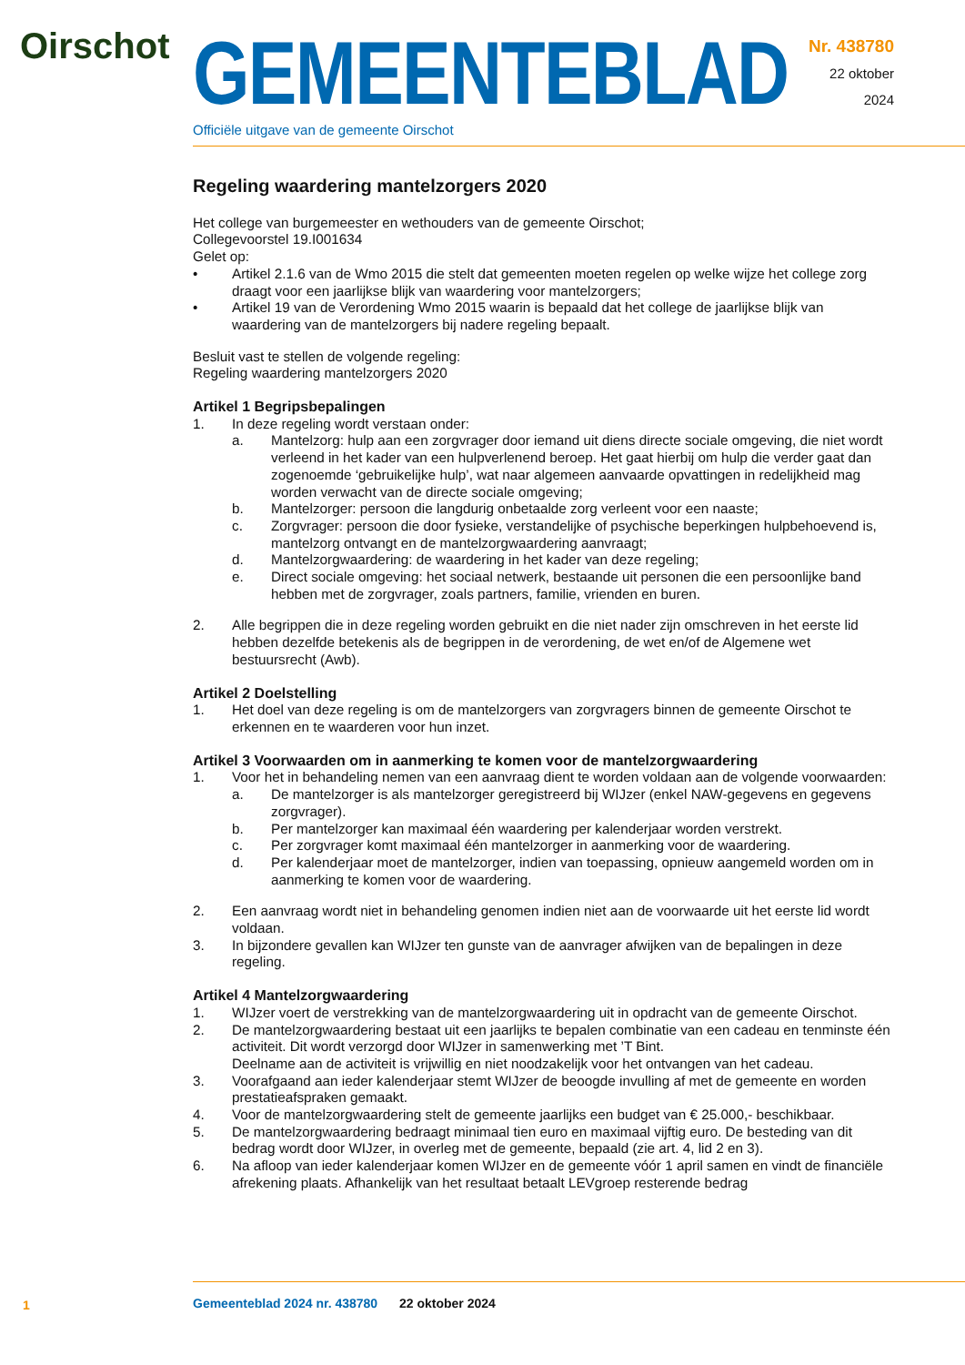Oirschot
GEMEENTEBLAD
Officiële uitgave van de gemeente Oirschot
Nr. 438780
22 oktober
2024
Regeling waardering mantelzorgers 2020
Het college van burgemeester en wethouders van de gemeente Oirschot;
Collegevoorstel 19.I001634
Gelet op:
• Artikel 2.1.6 van de Wmo 2015 die stelt dat gemeenten moeten regelen op welke wijze het college zorg draagt voor een jaarlijkse blijk van waardering voor mantelzorgers;
• Artikel 19 van de Verordening Wmo 2015 waarin is bepaald dat het college de jaarlijkse blijk van waardering van de mantelzorgers bij nadere regeling bepaalt.
Besluit vast te stellen de volgende regeling:
Regeling waardering mantelzorgers 2020
Artikel 1 Begripsbepalingen
1. In deze regeling wordt verstaan onder:
a. Mantelzorg: hulp aan een zorgvrager door iemand uit diens directe sociale omgeving, die niet wordt verleend in het kader van een hulpverlenend beroep. Het gaat hierbij om hulp die verder gaat dan zogenoemde ‘gebruikelijke hulp’, wat naar algemeen aanvaarde opvattingen in redelijkheid mag worden verwacht van de directe sociale omgeving;
b. Mantelzorger: persoon die langdurig onbetaalde zorg verleent voor een naaste;
c. Zorgvrager: persoon die door fysieke, verstandelijke of psychische beperkingen hulpbehoevend is, mantelzorg ontvangt en de mantelzorgwaardering aanvraagt;
d. Mantelzorgwaardering: de waardering in het kader van deze regeling;
e. Direct sociale omgeving: het sociaal netwerk, bestaande uit personen die een persoonlijke band hebben met de zorgvrager, zoals partners, familie, vrienden en buren.
2. Alle begrippen die in deze regeling worden gebruikt en die niet nader zijn omschreven in het eerste lid hebben dezelfde betekenis als de begrippen in de verordening, de wet en/of de Algemene wet bestuursrecht (Awb).
Artikel 2 Doelstelling
1. Het doel van deze regeling is om de mantelzorgers van zorgvragers binnen de gemeente Oirschot te erkennen en te waarderen voor hun inzet.
Artikel 3 Voorwaarden om in aanmerking te komen voor de mantelzorgwaardering
1. Voor het in behandeling nemen van een aanvraag dient te worden voldaan aan de volgende voorwaarden:
a. De mantelzorger is als mantelzorger geregistreerd bij WIJzer (enkel NAW-gegevens en gegevens zorgvrager).
b. Per mantelzorger kan maximaal één waardering per kalenderjaar worden verstrekt.
c. Per zorgvrager komt maximaal één mantelzorger in aanmerking voor de waardering.
d. Per kalenderjaar moet de mantelzorger, indien van toepassing, opnieuw aangemeld worden om in aanmerking te komen voor de waardering.
2. Een aanvraag wordt niet in behandeling genomen indien niet aan de voorwaarde uit het eerste lid wordt voldaan.
3. In bijzondere gevallen kan WIJzer ten gunste van de aanvrager afwijken van de bepalingen in deze regeling.
Artikel 4 Mantelzorgwaardering
1. WIJzer voert de verstrekking van de mantelzorgwaardering uit in opdracht van de gemeente Oirschot.
2. De mantelzorgwaardering bestaat uit een jaarlijks te bepalen combinatie van een cadeau en tenminste één activiteit. Dit wordt verzorgd door WIJzer in samenwerking met ’T Bint.
Deelname aan de activiteit is vrijwillig en niet noodzakelijk voor het ontvangen van het cadeau.
3. Voorafgaand aan ieder kalenderjaar stemt WIJzer de beoogde invulling af met de gemeente en worden prestatieafspraken gemaakt.
4. Voor de mantelzorgwaardering stelt de gemeente jaarlijks een budget van € 25.000,- beschikbaar.
5. De mantelzorgwaardering bedraagt minimaal tien euro en maximaal vijftig euro. De besteding van dit bedrag wordt door WIJzer, in overleg met de gemeente, bepaald (zie art. 4, lid 2 en 3).
6. Na afloop van ieder kalenderjaar komen WIJzer en de gemeente vóór 1 april samen en vindt de financiële afrekening plaats. Afhankelijk van het resultaat betaalt LEVgroep resterende bedrag
1
Gemeenteblad 2024 nr. 438780 22 oktober 2024